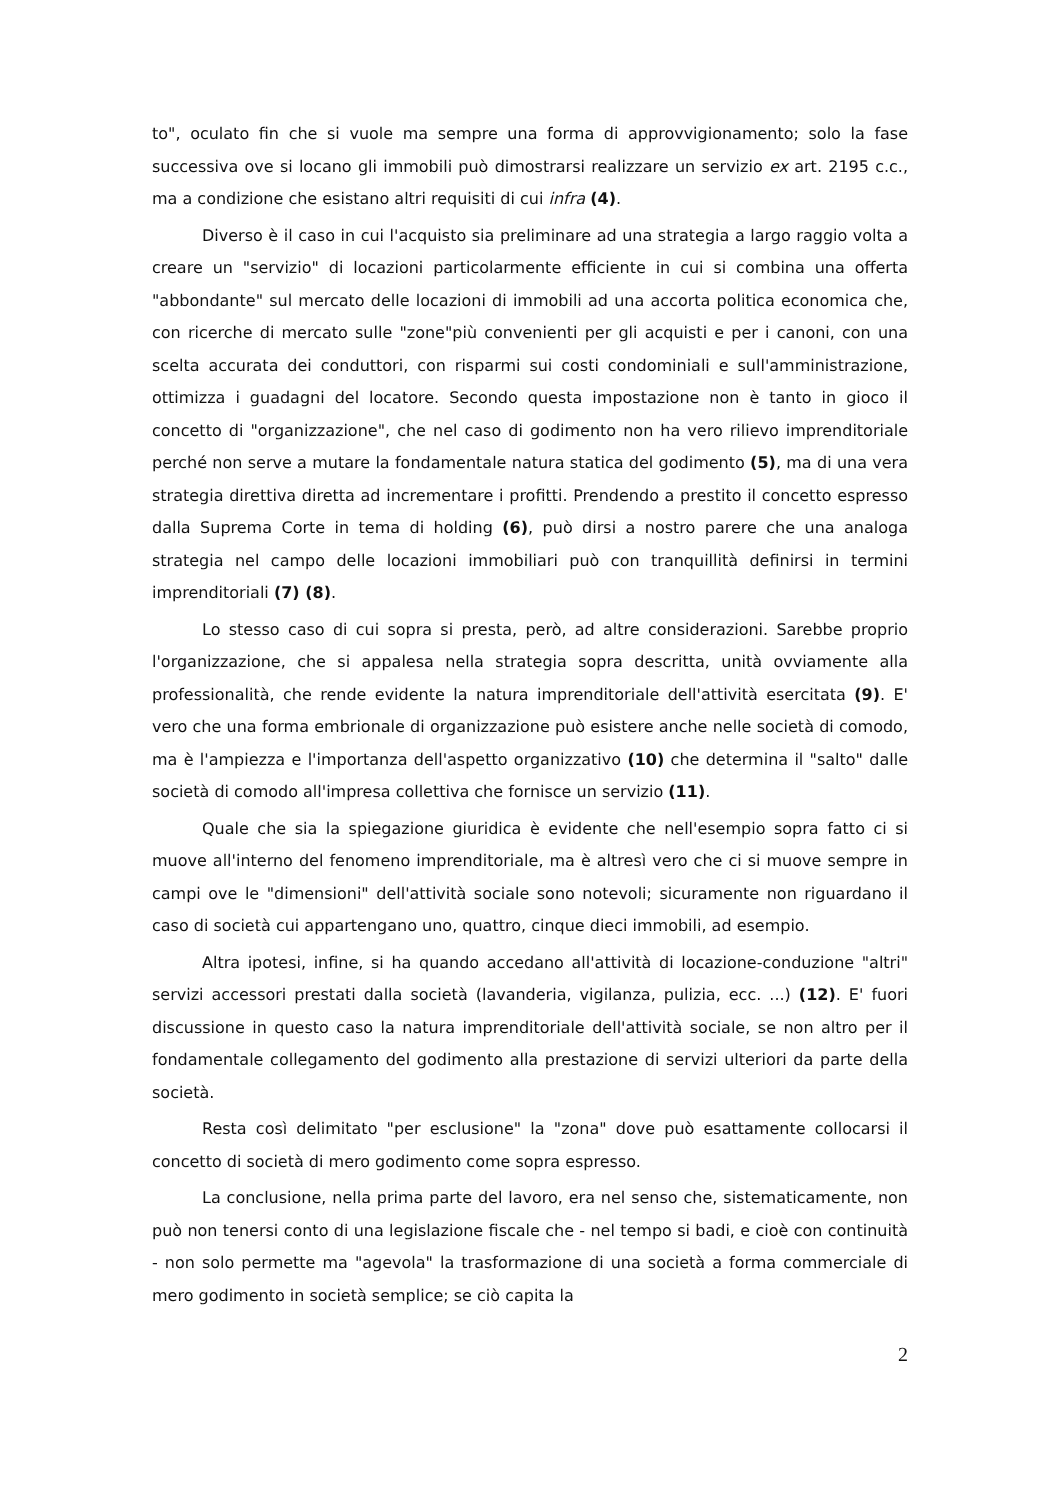to", oculato fin che si vuole ma sempre una forma di approvvigionamento; solo la fase successiva ove si locano gli immobili può dimostrarsi realizzare un servizio ex art. 2195 c.c., ma a condizione che esistano altri requisiti di cui infra (4).
Diverso è il caso in cui l'acquisto sia preliminare ad una strategia a largo raggio volta a creare un "servizio" di locazioni particolarmente efficiente in cui si combina una offerta "abbondante" sul mercato delle locazioni di immobili ad una accorta politica economica che, con ricerche di mercato sulle "zone"più convenienti per gli acquisti e per i canoni, con una scelta accurata dei conduttori, con risparmi sui costi condominiali e sull'amministrazione, ottimizza i guadagni del locatore. Secondo questa impostazione non è tanto in gioco il concetto di "organizzazione", che nel caso di godimento non ha vero rilievo imprenditoriale perché non serve a mutare la fondamentale natura statica del godimento (5), ma di una vera strategia direttiva diretta ad incrementare i profitti. Prendendo a prestito il concetto espresso dalla Suprema Corte in tema di holding (6), può dirsi a nostro parere che una analoga strategia nel campo delle locazioni immobiliari può con tranquillità definirsi in termini imprenditoriali (7) (8).
Lo stesso caso di cui sopra si presta, però, ad altre considerazioni. Sarebbe proprio l'organizzazione, che si appalesa nella strategia sopra descritta, unità ovviamente alla professionalità, che rende evidente la natura imprenditoriale dell'attività esercitata (9). E' vero che una forma embrionale di organizzazione può esistere anche nelle società di comodo, ma è l'ampiezza e l'importanza dell'aspetto organizzativo (10) che determina il "salto" dalle società di comodo all'impresa collettiva che fornisce un servizio (11).
Quale che sia la spiegazione giuridica è evidente che nell'esempio sopra fatto ci si muove all'interno del fenomeno imprenditoriale, ma è altresì vero che ci si muove sempre in campi ove le "dimensioni" dell'attività sociale sono notevoli; sicuramente non riguardano il caso di società cui appartengano uno, quattro, cinque dieci immobili, ad esempio.
Altra ipotesi, infine, si ha quando accedano all'attività di locazione-conduzione "altri" servizi accessori prestati dalla società (lavanderia, vigilanza, pulizia, ecc. ...) (12). E' fuori discussione in questo caso la natura imprenditoriale dell'attività sociale, se non altro per il fondamentale collegamento del godimento alla prestazione di servizi ulteriori da parte della società.
Resta così delimitato "per esclusione" la "zona" dove può esattamente collocarsi il concetto di società di mero godimento come sopra espresso.
La conclusione, nella prima parte del lavoro, era nel senso che, sistematicamente, non può non tenersi conto di una legislazione fiscale che - nel tempo si badi, e cioè con continuità - non solo permette ma "agevola" la trasformazione di una società a forma commerciale di mero godimento in società semplice; se ciò capita la
2